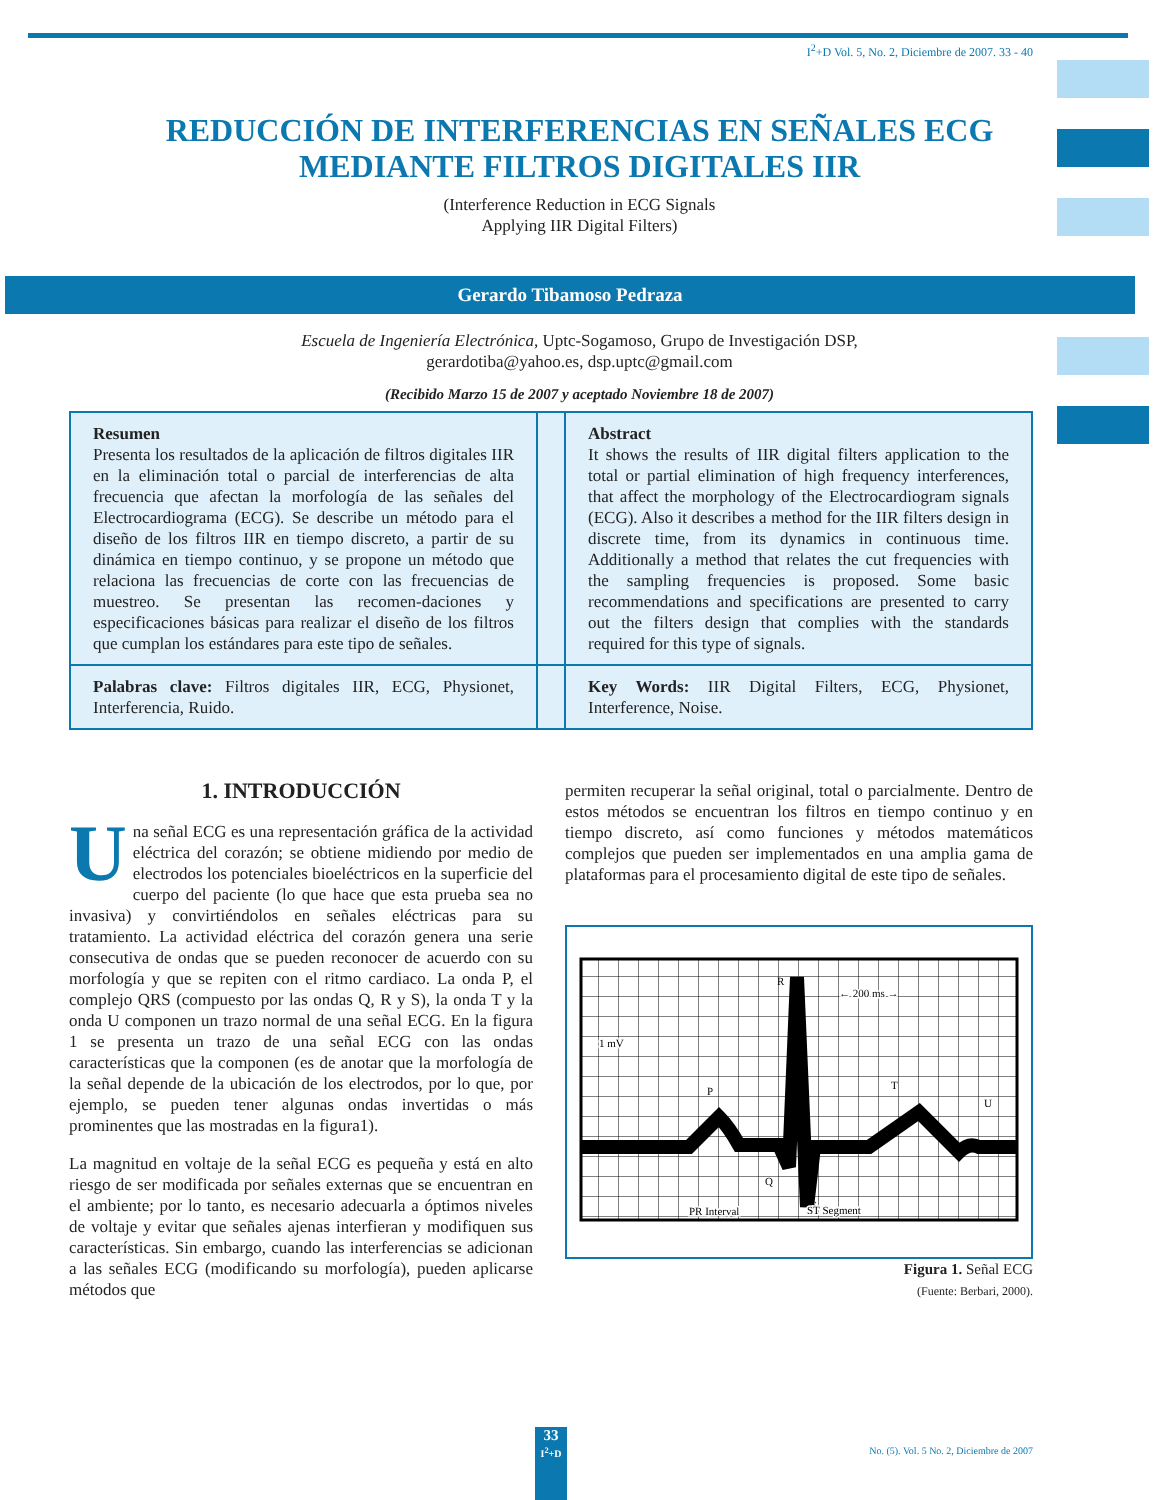I<sup>2</sup>+D Vol. 5, No. 2, Diciembre de 2007. 33 - 40
REDUCCIÓN DE INTERFERENCIAS EN SEÑALES ECG
MEDIANTE FILTROS DIGITALES IIR
(Interference Reduction in ECG Signals
Applying IIR Digital Filters)
Gerardo Tibamoso Pedraza
Escuela de Ingeniería Electrónica, Uptc-Sogamoso, Grupo de Investigación DSP,
gerardotiba@yahoo.es, dsp.uptc@gmail.com
(Recibido Marzo 15 de 2007 y aceptado Noviembre 18 de 2007)
Resumen
Presenta los resultados de la aplicación de filtros digitales IIR en la eliminación total o parcial de interferencias de alta frecuencia que afectan la morfología de las señales del Electrocardiograma (ECG). Se describe un método para el diseño de los filtros IIR en tiempo discreto, a partir de su dinámica en tiempo continuo, y se propone un método que relaciona las frecuencias de corte con las frecuencias de muestreo. Se presentan las recomen-daciones y especificaciones básicas para realizar el diseño de los filtros que cumplan los estándares para este tipo de señales.
Abstract
It shows the results of IIR digital filters application to the total or partial elimination of high frequency interferences, that affect the morphology of the Electrocardiogram signals (ECG). Also it describes a method for the IIR filters design in discrete time, from its dynamics in continuous time. Additionally a method that relates the cut frequencies with the sampling frequencies is proposed. Some basic recommendations and specifications are presented to carry out the filters design that complies with the standards required for this type of signals.
Palabras clave: Filtros digitales IIR, ECG, Physionet, Interferencia, Ruido.
Key Words: IIR Digital Filters, ECG, Physionet, Interference, Noise.
1. INTRODUCCIÓN
Una señal ECG es una representación gráfica de la actividad eléctrica del corazón; se obtiene midiendo por medio de electrodos los potenciales bioeléctricos en la superficie del cuerpo del paciente (lo que hace que esta prueba sea no invasiva) y convirtiéndolos en señales eléctricas para su tratamiento. La actividad eléctrica del corazón genera una serie consecutiva de ondas que se pueden reconocer de acuerdo con su morfología y que se repiten con el ritmo cardiaco. La onda P, el complejo QRS (compuesto por las ondas Q, R y S), la onda T y la onda U componen un trazo normal de una señal ECG. En la figura 1 se presenta un trazo de una señal ECG con las ondas características que la componen (es de anotar que la morfología de la señal depende de la ubicación de los electrodos, por lo que, por ejemplo, se pueden tener algunas ondas invertidas o más prominentes que las mostradas en la figura1).
La magnitud en voltaje de la señal ECG es pequeña y está en alto riesgo de ser modificada por señales externas que se encuentran en el ambiente; por lo tanto, es necesario adecuarla a óptimos niveles de voltaje y evitar que señales ajenas interfieran y modifiquen sus características. Sin embargo, cuando las interferencias se adicionan a las señales ECG (modificando su morfología), pueden aplicarse métodos que
permiten recuperar la señal original, total o parcialmente. Dentro de estos métodos se encuentran los filtros en tiempo continuo y en tiempo discreto, así como funciones y métodos matemáticos complejos que pueden ser implementados en una amplia gama de plataformas para el procesamiento digital de este tipo de señales.
R
← 200 ms →
1 mV
P
T
U
Q
S
PR Interval
ST Segment
Figura 1. Señal ECG
(Fuente: Berbari, 2000).
33
I<sup>2</sup>+D
No. (5). Vol. 5 No. 2, Diciembre de 2007